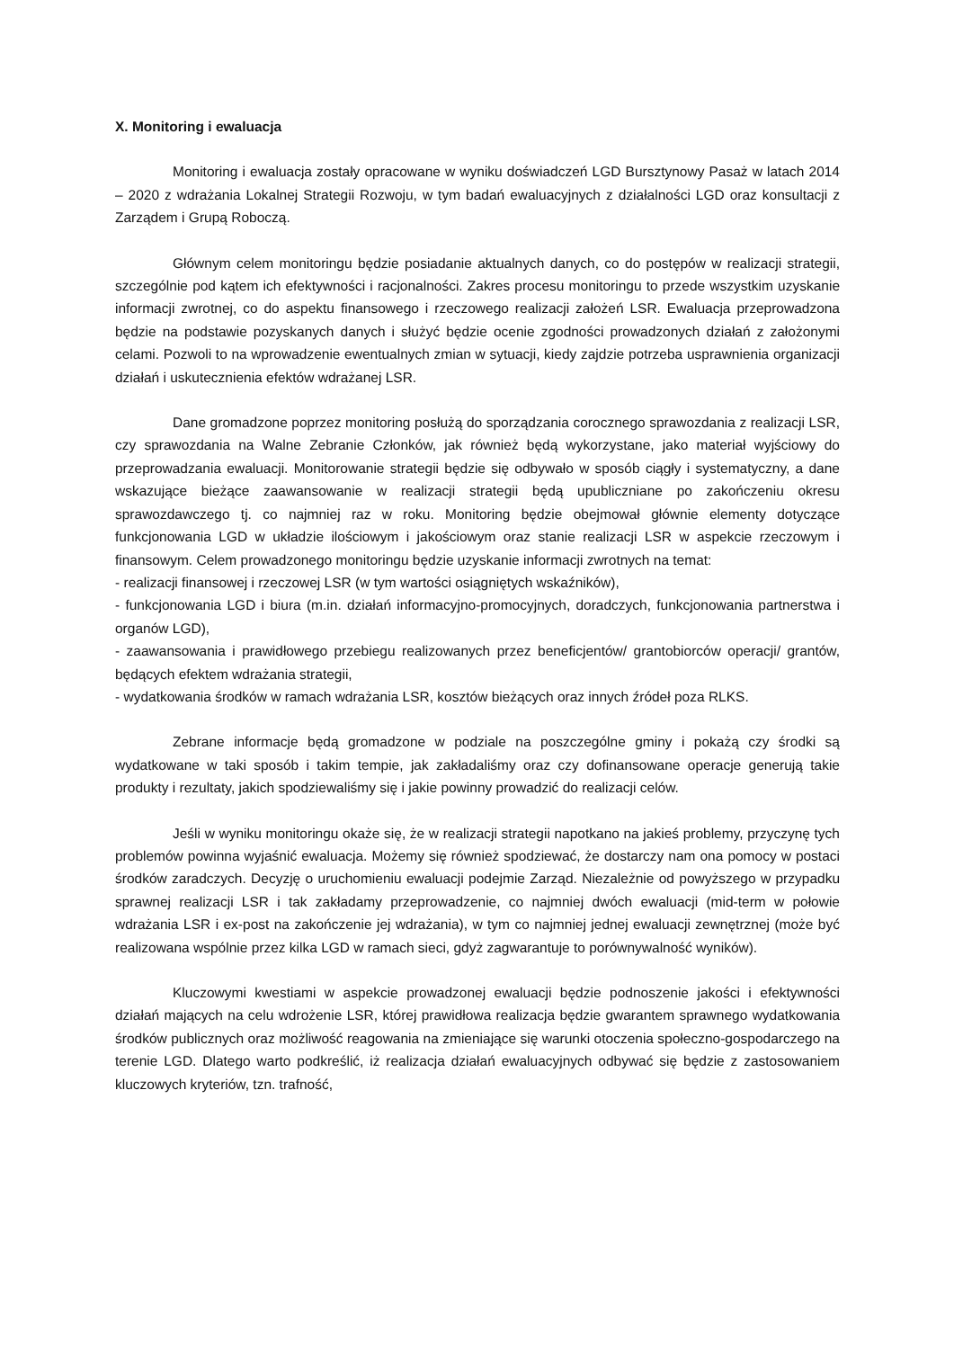X. Monitoring i ewaluacja
Monitoring i ewaluacja zostały opracowane w wyniku doświadczeń LGD Bursztynowy Pasaż w latach 2014 – 2020 z wdrażania Lokalnej Strategii Rozwoju, w tym badań ewaluacyjnych z działalności LGD oraz konsultacji z Zarządem i Grupą Roboczą.
Głównym celem monitoringu będzie posiadanie aktualnych danych, co do postępów w realizacji strategii, szczególnie pod kątem ich efektywności i racjonalności. Zakres procesu monitoringu to przede wszystkim uzyskanie informacji zwrotnej, co do aspektu finansowego i rzeczowego realizacji założeń LSR. Ewaluacja przeprowadzona będzie na podstawie pozyskanych danych i służyć będzie ocenie zgodności prowadzonych działań z założonymi celami. Pozwoli to na wprowadzenie ewentualnych zmian w sytuacji, kiedy zajdzie potrzeba usprawnienia organizacji działań i uskutecznienia efektów wdrażanej LSR.
Dane gromadzone poprzez monitoring posłużą do sporządzania corocznego sprawozdania z realizacji LSR, czy sprawozdania na Walne Zebranie Członków, jak również będą wykorzystane, jako materiał wyjściowy do przeprowadzania ewaluacji. Monitorowanie strategii będzie się odbywało w sposób ciągły i systematyczny, a dane wskazujące bieżące zaawansowanie w realizacji strategii będą upubliczniane po zakończeniu okresu sprawozdawczego tj. co najmniej raz w roku. Monitoring będzie obejmował głównie elementy dotyczące funkcjonowania LGD w układzie ilościowym i jakościowym oraz stanie realizacji LSR w aspekcie rzeczowym i finansowym. Celem prowadzonego monitoringu będzie uzyskanie informacji zwrotnych na temat:
- realizacji finansowej i rzeczowej LSR (w tym wartości osiągniętych wskaźników),
- funkcjonowania LGD i biura (m.in. działań informacyjno-promocyjnych, doradczych, funkcjonowania partnerstwa i organów LGD),
- zaawansowania i prawidłowego przebiegu realizowanych przez beneficjentów/ grantobiorców operacji/ grantów, będących efektem wdrażania strategii,
- wydatkowania środków w ramach wdrażania LSR, kosztów bieżących oraz innych źródeł poza RLKS.
Zebrane informacje będą gromadzone w podziale na poszczególne gminy i pokażą czy środki są wydatkowane w taki sposób i takim tempie, jak zakładaliśmy oraz czy dofinansowane operacje generują takie produkty i rezultaty, jakich spodziewaliśmy się i jakie powinny prowadzić do realizacji celów.
Jeśli w wyniku monitoringu okaże się, że w realizacji strategii napotkano na jakieś problemy, przyczynę tych problemów powinna wyjaśnić ewaluacja. Możemy się również spodziewać, że dostarczy nam ona pomocy w postaci środków zaradczych. Decyzję o uruchomieniu ewaluacji podejmie Zarząd. Niezależnie od powyższego w przypadku sprawnej realizacji LSR i tak zakładamy przeprowadzenie, co najmniej dwóch ewaluacji (mid-term w połowie wdrażania LSR i ex-post na zakończenie jej wdrażania), w tym co najmniej jednej ewaluacji zewnętrznej (może być realizowana wspólnie przez kilka LGD w ramach sieci, gdyż zagwarantuje to porównywalność wyników).
Kluczowymi kwestiami w aspekcie prowadzonej ewaluacji będzie podnoszenie jakości i efektywności działań mających na celu wdrożenie LSR, której prawidłowa realizacja będzie gwarantem sprawnego wydatkowania środków publicznych oraz możliwość reagowania na zmieniające się warunki otoczenia społeczno-gospodarczego na terenie LGD. Dlatego warto podkreślić, iż realizacja działań ewaluacyjnych odbywać się będzie z zastosowaniem kluczowych kryteriów, tzn. trafność,